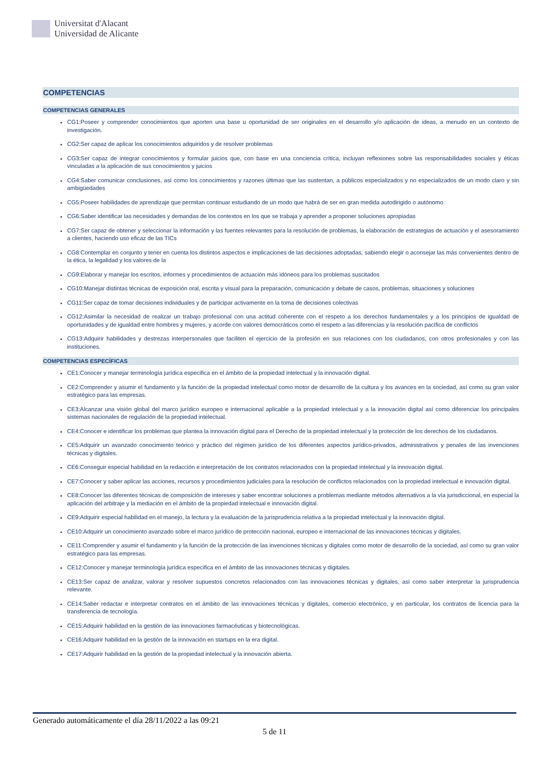Universitat d'Alacant
Universidad de Alicante
COMPETENCIAS
COMPETENCIAS GENERALES
CG1:Poseer y comprender conocimientos que aporten una base u oportunidad de ser originales en el desarrollo y/o aplicación de ideas, a menudo en un contexto de investigación.
CG2:Ser capaz de aplicar los conocimientos adquiridos y de resolver problemas
CG3:Ser capaz de integrar conocimientos y formular juicios que, con base en una conciencia crítica, incluyan reflexiones sobre las responsabilidades sociales y éticas vinculadas a la aplicación de sus conocimientos y juicios
CG4:Saber comunicar conclusiones, así como los conocimientos y razones últimas que las sustentan, a públicos especializados y no especializados de un modo claro y sin ambigüedades
CG5:Poseer habilidades de aprendizaje que permitan continuar estudiando de un modo que habrá de ser en gran medida autodirigido o autónomo
CG6:Saber identificar las necesidades y demandas de los contextos en los que se trabaja y aprender a proponer soluciones apropiadas
CG7:Ser capaz de obtener y seleccionar la información y las fuentes relevantes para la resolución de problemas, la elaboración de estrategias de actuación y el asesoramiento a clientes, haciendo uso eficaz de las TICs
CG8:Contemplar en conjunto y tener en cuenta los distintos aspectos e implicaciones de las decisiones adoptadas, sabiendo elegir o aconsejar las más convenientes dentro de la ética, la legalidad y los valores de la
CG9:Elaborar y manejar los escritos, informes y procedimientos de actuación más idóneos para los problemas suscitados
CG10:Manejar distintas técnicas de exposición oral, escrita y visual para la preparación, comunicación y debate de casos, problemas, situaciones y soluciones
CG11:Ser capaz de tomar decisiones individuales y de participar activamente en la toma de decisiones colectivas
CG12:Asimilar la necesidad de realizar un trabajo profesional con una actitud coherente con el respeto a los derechos fundamentales y a los principios de igualdad de oportunidades y de igualdad entre hombres y mujeres, y acorde con valores democráticos como el respeto a las diferencias y la resolución pacífica de conflictos
CG13:Adquirir habilidades y destrezas interpersonales que faciliten el ejercicio de la profesión en sus relaciones con los ciudadanos, con otros profesionales y con las instituciones.
COMPETENCIAS ESPECÍFICAS
CE1:Conocer y manejar terminología jurídica especifica en el ámbito de la propiedad intelectual y la innovación digital.
CE2:Comprender y asumir el fundamento y la función de la propiedad intelectual como motor de desarrollo de la cultura y los avances en la sociedad, así como su gran valor estratégico para las empresas.
CE3:Alcanzar una visión global del marco jurídico europeo e internacional aplicable a la propiedad intelectual y a la innovación digital así como diferenciar los principales sistemas nacionales de regulación de la propiedad intelectual.
CE4:Conocer e identificar los problemas que plantea la innovación digital para el Derecho de la propiedad intelectual y la protección de los derechos de los ciudadanos.
CE5:Adquirir un avanzado conocimiento teórico y práctico del régimen jurídico de los diferentes aspectos jurídico-privados, administrativos y penales de las invenciones técnicas y digitales.
CE6:Conseguir especial habilidad en la redacción e interpretación de los contratos relacionados con la propiedad intelectual y la innovación digital.
CE7:Conocer y saber aplicar las acciones, recursos y procedimientos judiciales para la resolución de conflictos relacionados con la propiedad intelectual e innovación digital.
CE8:Conocer las diferentes técnicas de composición de intereses y saber encontrar soluciones a problemas mediante métodos alternativos a la vía jurisdiccional, en especial la aplicación del arbitraje y la mediación en el ámbito de la propiedad intelectual e innovación digital.
CE9:Adquirir especial habilidad en el manejo, la lectura y la evaluación de la jurisprudencia relativa a la propiedad intelectual y la innovación digital.
CE10:Adquirir un conocimiento avanzado sobre el marco jurídico de protección nacional, europeo e internacional de las innovaciones técnicas y digitales.
CE11:Comprender y asumir el fundamento y la función de la protección de las invenciones técnicas y digitales como motor de desarrollo de la sociedad, así como su gran valor estratégico para las empresas.
CE12:Conocer y manejar terminología jurídica especifica en el ámbito de las innovaciones técnicas y digitales.
CE13:Ser capaz de analizar, valorar y resolver supuestos concretos relacionados con las innovaciones técnicas y digitales, así como saber interpretar la jurisprudencia relevante.
CE14:Saber redactar e interpretar contratos en el ámbito de las innovaciones técnicas y digitales, comercio electrónico, y en particular, los contratos de licencia para la transferencia de tecnología.
CE15:Adquirir habilidad en la gestión de las innovaciones farmacéuticas y biotecnológicas.
CE16:Adquirir habilidad en la gestión de la innovación en startups en la era digital.
CE17:Adquirir habilidad en la gestión de la propiedad intelectual y la innovación abierta.
Generado automáticamente el día 28/11/2022 a las 09:21
5 de 11